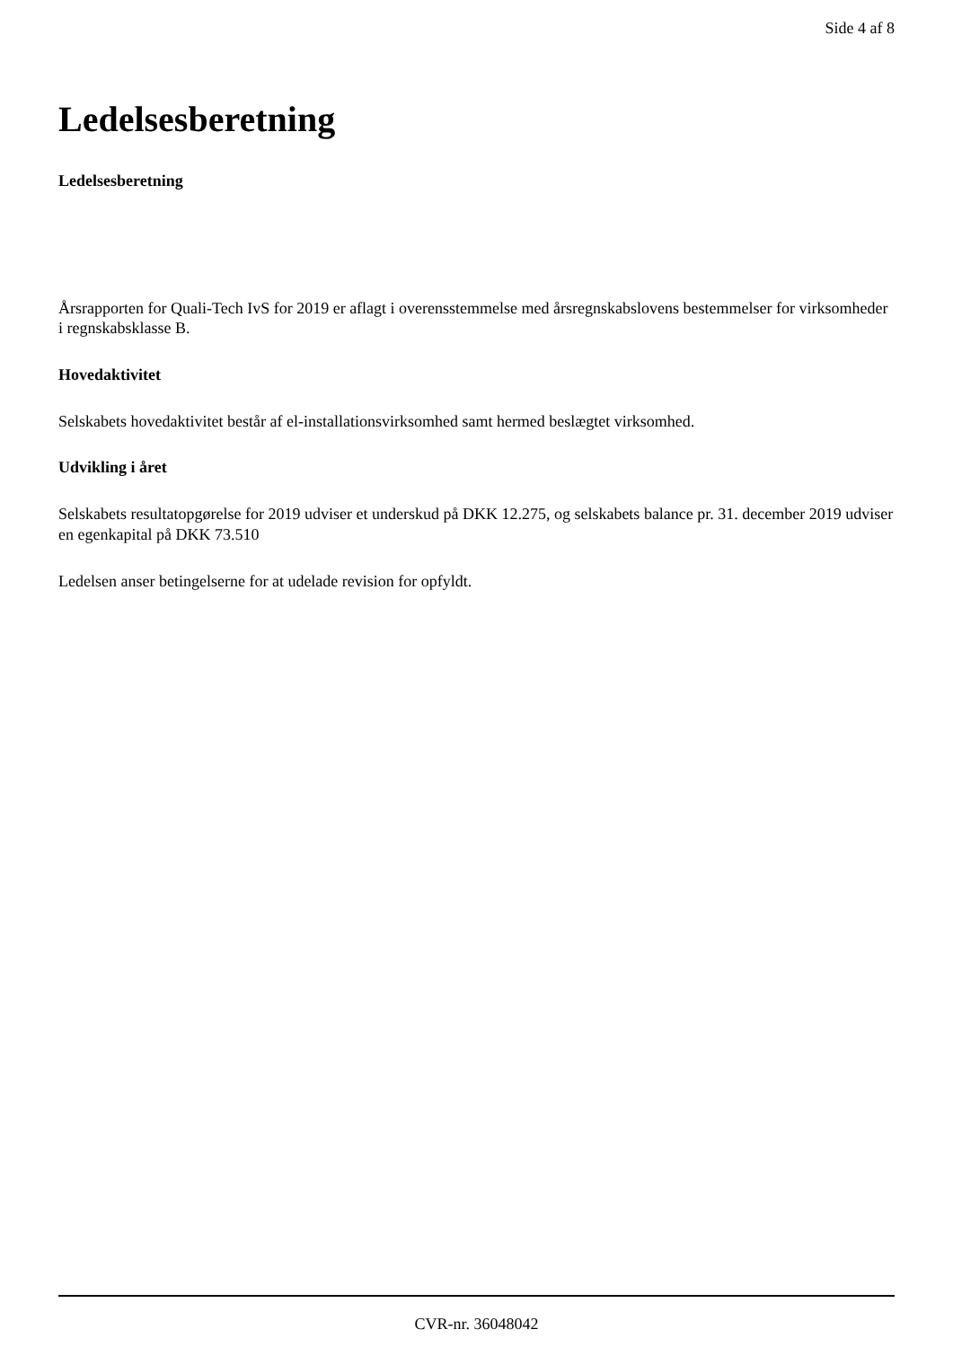Side 4 af 8
Ledelsesberetning
Ledelsesberetning
Årsrapporten for Quali-Tech IvS for 2019 er aflagt i overensstemmelse med årsregnskabslovens bestemmelser for virksomheder i regnskabsklasse B.
Hovedaktivitet
Selskabets hovedaktivitet består af el-installationsvirksomhed samt hermed beslægtet virksomhed.
Udvikling i året
Selskabets resultatopgørelse for 2019 udviser et underskud på DKK 12.275, og selskabets balance pr. 31. december 2019 udviser en egenkapital på DKK 73.510
Ledelsen anser betingelserne for at udelade revision for opfyldt.
CVR-nr. 36048042